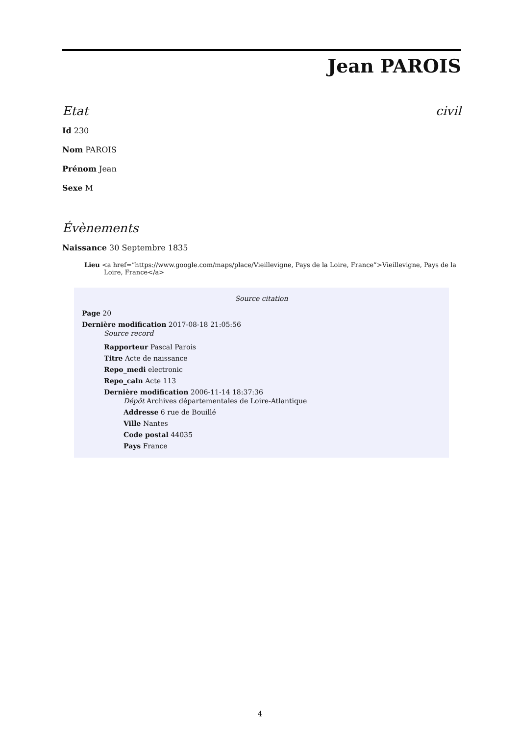Jean PAROIS
Etat civil
Id 230
Nom PAROIS
Prénom Jean
Sexe M
Évènements
Naissance 30 Septembre 1835
Lieu <a href=”https://www.google.com/maps/place/Vieillevigne, Pays de la Loire, France”>Vieillevigne, Pays de la Loire, France</a>
Source citation
Page 20
Dernière modification 2017-08-18 21:05:56
Source record
Rapporteur Pascal Parois
Titre Acte de naissance
Repo_medi electronic
Repo_caln Acte 113
Dernière modification 2006-11-14 18:37:36
Dépôt Archives départementales de Loire-Atlantique
Addresse 6 rue de Bouillé
Ville Nantes
Code postal 44035
Pays France
4